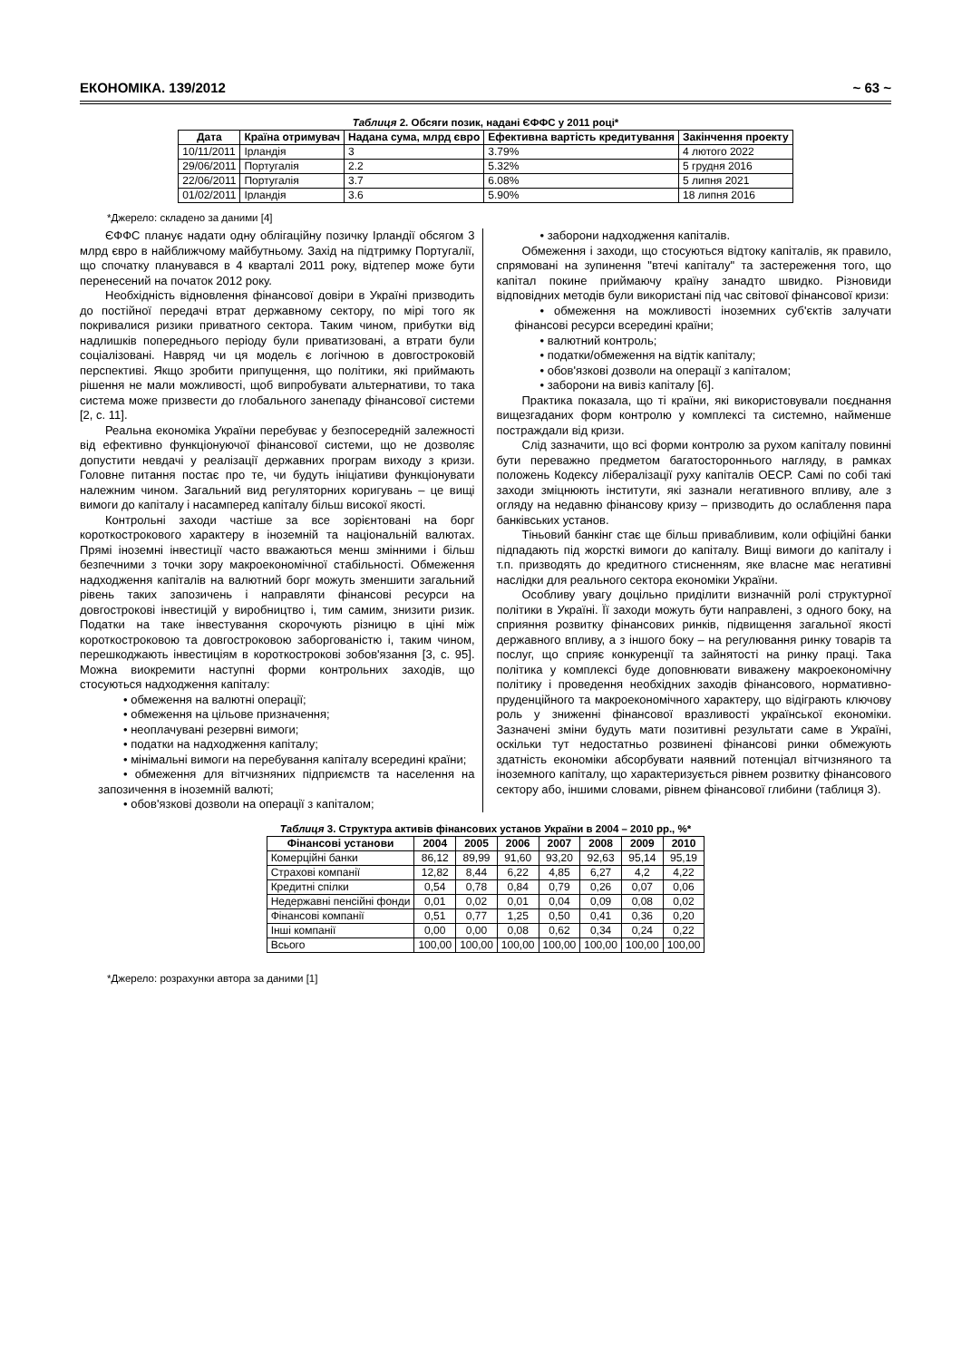ЕКОНОМІКА. 139/2012 ~ 63 ~
Таблиця 2. Обсяги позик, надані ЄФФС у 2011 році*
| Дата | Країна отримувач | Надана сума, млрд євро | Ефективна вартість кредитування | Закінчення проекту |
| --- | --- | --- | --- | --- |
| 10/11/2011 | Ірландія | 3 | 3.79% | 4 лютого 2022 |
| 29/06/2011 | Португалія | 2.2 | 5.32% | 5 грудня 2016 |
| 22/06/2011 | Португалія | 3.7 | 6.08% | 5 липня 2021 |
| 01/02/2011 | Ірландія | 3.6 | 5.90% | 18 липня 2016 |
*Джерело: складено за даними [4]
ЄФФС планує надати одну облігаційну позичку Ірландії обсягом 3 млрд євро в найближчому майбутньому. Захід на підтримку Португалії, що спочатку планувався в 4 кварталі 2011 року, відтепер може бути перенесений на початок 2012 року.
Необхідність відновлення фінансової довіри в Україні призводить до постійної передачі втрат державному сектору, по мірі того як покривалися ризики приватного сектора. Таким чином, прибутки від надлишків попереднього періоду були приватизовані, а втрати були соціалізовані. Навряд чи ця модель є логічною в довгостроковій перспективі. Якщо зробити припущення, що політики, які приймають рішення не мали можливості, щоб випробувати альтернативи, то така система може призвести до глобального занепаду фінансової системи [2, с. 11].
Реальна економіка України перебуває у безпосередній залежності від ефективно функціонуючої фінансової системи, що не дозволяє допустити невдачі у реалізації державних програм виходу з кризи. Головне питання постає про те, чи будуть ініціативи функціонувати належним чином. Загальний вид регуляторних коригувань – це вищі вимоги до капіталу і насамперед капіталу більш високої якості.
Контрольні заходи частіше за все зорієнтовані на борг короткострокового характеру в іноземній та національній валютах. Прямі іноземні інвестиції часто вважаються менш змінними і більш безпечними з точки зору макроекономічної стабільності. Обмеження надходження капіталів на валютний борг можуть зменшити загальний рівень таких запозичень і направляти фінансові ресурси на довгострокові інвестицій у виробництво і, тим самим, знизити ризик. Податки на таке інвестування скорочують різницю в ціні між короткостроковою та довгостроковою заборгованістю і, таким чином, перешкоджають інвестиціям в короткострокові зобов'язання [3, с. 95]. Можна виокремити наступні форми контрольних заходів, що стосуються надходження капіталу:
• обмеження на валютні операції;
• обмеження на цільове призначення;
• неоплачувані резервні вимоги;
• податки на надходження капіталу;
• мінімальні вимоги на перебування капіталу всередині країни;
• обмеження для вітчизняних підприємств та населення на запозичення в іноземній валюті;
• обов'язкові дозволи на операції з капіталом;
• заборони надходження капіталів.
Обмеження і заходи, що стосуються відтоку капіталів, як правило, спрямовані на зупинення "втечі капіталу" та застереження того, що капітал покине приймаючу країну занадто швидко. Різновиди відповідних методів були використані під час світової фінансової кризи:
• обмеження на можливості іноземних суб'єктів залучати фінансові ресурси всередині країни;
• валютний контроль;
• податки/обмеження на відтік капіталу;
• обов'язкові дозволи на операції з капіталом;
• заборони на вивіз капіталу [6].
Практика показала, що ті країни, які використовували поєднання вищезгаданих форм контролю у комплексі та системно, найменше постраждали від кризи.
Слід зазначити, що всі форми контролю за рухом капіталу повинні бути переважно предметом багатостороннього нагляду, в рамках положень Кодексу лібералізації руху капіталів ОЕСР. Самі по собі такі заходи зміцнюють інститути, які зазнали негативного впливу, але з огляду на недавню фінансову кризу – призводить до ослаблення пара банківських установ.
Тіньовий банкінг стає ще більш привабливим, коли офіційні банки підпадають під жорсткі вимоги до капіталу. Вищі вимоги до капіталу і т.п. призводять до кредитного стисненням, яке власне має негативні наслідки для реального сектора економіки України.
Особливу увагу доцільно приділити визначній ролі структурної політики в Україні. Її заходи можуть бути направлені, з одного боку, на сприяння розвитку фінансових ринків, підвищення загальної якості державного впливу, а з іншого боку – на регулювання ринку товарів та послуг, що сприяє конкуренції та зайнятості на ринку праці. Така політика у комплексі буде доповнювати виважену макроекономічну політику і проведення необхідних заходів фінансового, нормативно-пруденційного та макроекономічного характеру, що відіграють ключову роль у зниженні фінансової вразливості української економіки. Зазначені зміни будуть мати позитивні результати саме в Україні, оскільки тут недостатньо розвинені фінансові ринки обмежують здатність економіки абсорбувати наявний потенціал вітчизняного та іноземного капіталу, що характеризується рівнем розвитку фінансового сектору або, іншими словами, рівнем фінансової глибини (таблиця 3).
Таблиця 3. Структура активів фінансових установ України в 2004 – 2010 рр., %*
| Фінансові установи | 2004 | 2005 | 2006 | 2007 | 2008 | 2009 | 2010 |
| --- | --- | --- | --- | --- | --- | --- | --- |
| Комерційні банки | 86,12 | 89,99 | 91,60 | 93,20 | 92,63 | 95,14 | 95,19 |
| Страхові компанії | 12,82 | 8,44 | 6,22 | 4,85 | 6,27 | 4,2 | 4,22 |
| Кредитні спілки | 0,54 | 0,78 | 0,84 | 0,79 | 0,26 | 0,07 | 0,06 |
| Недержавні пенсійні фонди | 0,01 | 0,02 | 0,01 | 0,04 | 0,09 | 0,08 | 0,02 |
| Фінансові компанії | 0,51 | 0,77 | 1,25 | 0,50 | 0,41 | 0,36 | 0,20 |
| Інші компанії | 0,00 | 0,00 | 0,08 | 0,62 | 0,34 | 0,24 | 0,22 |
| Всього | 100,00 | 100,00 | 100,00 | 100,00 | 100,00 | 100,00 | 100,00 |
*Джерело: розрахунки автора за даними [1]